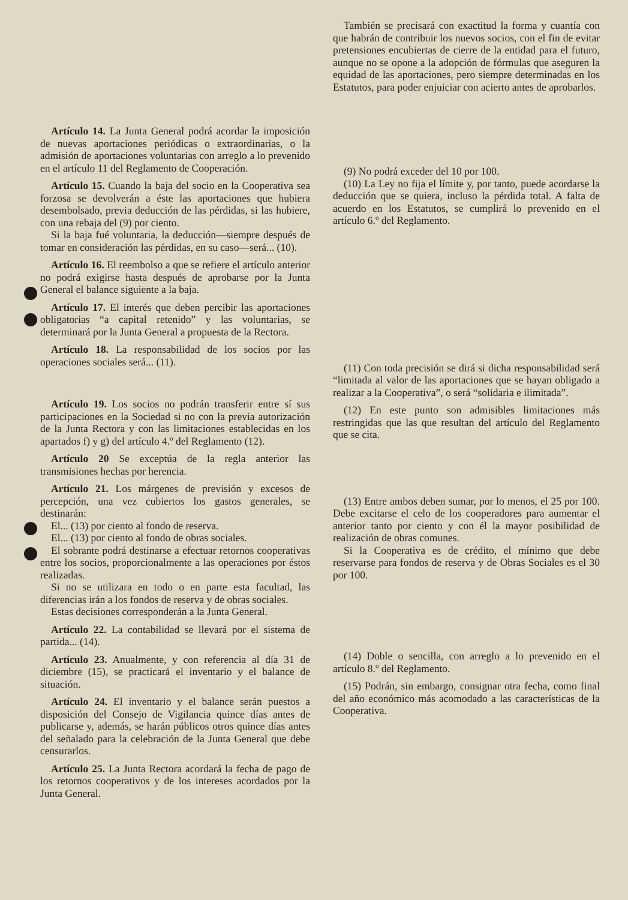Artículo 14. La Junta General podrá acordar la imposición de nuevas aportaciones periódicas o extraordinarias, o la admisión de aportaciones voluntarias con arreglo a lo prevenido en el artículo 11 del Reglamento de Cooperación.
Artículo 15. Cuando la baja del socio en la Cooperativa sea forzosa se devolverán a éste las aportaciones que hubiera desembolsado, previa deducción de las pérdidas, si las hubiere, con una rebaja del (9) por ciento.
Si la baja fué voluntaria, la deducción—siempre después de tomar en consideración las pérdidas, en su caso—será... (10).
Artículo 16. El reembolso a que se refiere el artículo anterior no podrá exigirse hasta después de aprobarse por la Junta General el balance siguiente a la baja.
Artículo 17. El interés que deben percibir las aportaciones obligatorias “a capital retenido” y las voluntarias, se determinará por la Junta General a propuesta de la Rectora.
Artículo 18. La responsabilidad de los socios por las operaciones sociales será... (11).
Artículo 19. Los socios no podrán transferir entre sí sus participaciones en la Sociedad si no con la previa autorización de la Junta Rectora y con las limitaciones establecidas en los apartados f) y g) del artículo 4.º del Reglamento (12).
Artículo 20 Se exceptúa de la regla anterior las transmisiones hechas por herencia.
Artículo 21. Los márgenes de previsión y excesos de percepción, una vez cubiertos los gastos generales, se destinarán:
El... (13) por ciento al fondo de reserva.
El... (13) por ciento al fondo de obras sociales.
El sobrante podrá destinarse a efectuar retornos cooperativas entre los socios, proporcionalmente a las operaciones por éstos realizadas.
Si no se utilizara en todo o en parte esta facultad, las diferencias irán a los fondos de reserva y de obras sociales.
Estas decisiones corresponderán a la Junta General.
Artículo 22. La contabilidad se llevará por el sistema de partida... (14).
Artículo 23. Anualmente, y con referencia al día 31 de diciembre (15), se practicará el inventario y el balance de situación.
Artículo 24. El inventario y el balance serán puestos a disposición del Consejo de Vigilancia quince días antes de publicarse y, además, se harán públicos otros quince días antes del señalado para la celebración de la Junta General que debe censurarlos.
Artículo 25. La Junta Rectora acordará la fecha de pago de los retornos cooperativos y de los intereses acordados por la Junta General.
También se precisará con exactitud la forma y cuantía con que habrán de contribuir los nuevos socios, con el fin de evitar pretensiones encubiertas de cierre de la entidad para el futuro, aunque no se opone a la adopción de fórmulas que aseguren la equidad de las aportaciones, pero siempre determinadas en los Estatutos, para poder enjuiciar con acierto antes de aprobarlos.
(9) No podrá exceder del 10 por 100.
(10) La Ley no fija el límite y, por tanto, puede acordarse la deducción que se quiera, incluso la pérdida total. A falta de acuerdo en los Estatutos, se cumplirá lo prevenido en el artículo 6.º del Reglamento.
(11) Con toda precisión se dirá si dicha responsabilidad será “limitada al valor de las aportaciones que se hayan obligado a realizar a la Cooperativa”, o será “solidaria e ilimitada”.
(12) En este punto son admisibles limitaciones más restringidas que las que resultan del artículo del Reglamento que se cita.
(13) Entre ambos deben sumar, por lo menos, el 25 por 100. Debe excitarse el celo de los cooperadores para aumentar el anterior tanto por ciento y con él la mayor posibilidad de realización de obras comunes.
Si la Cooperativa es de crédito, el mínimo que debe reservarse para fondos de reserva y de Obras Sociales es el 30 por 100.
(14) Doble o sencilla, con arreglo a lo prevenido en el artículo 8.º del Reglamento.
(15) Podrán, sin embargo, consignar otra fecha, como final del año económico más acomodado a las características de la Cooperativa.